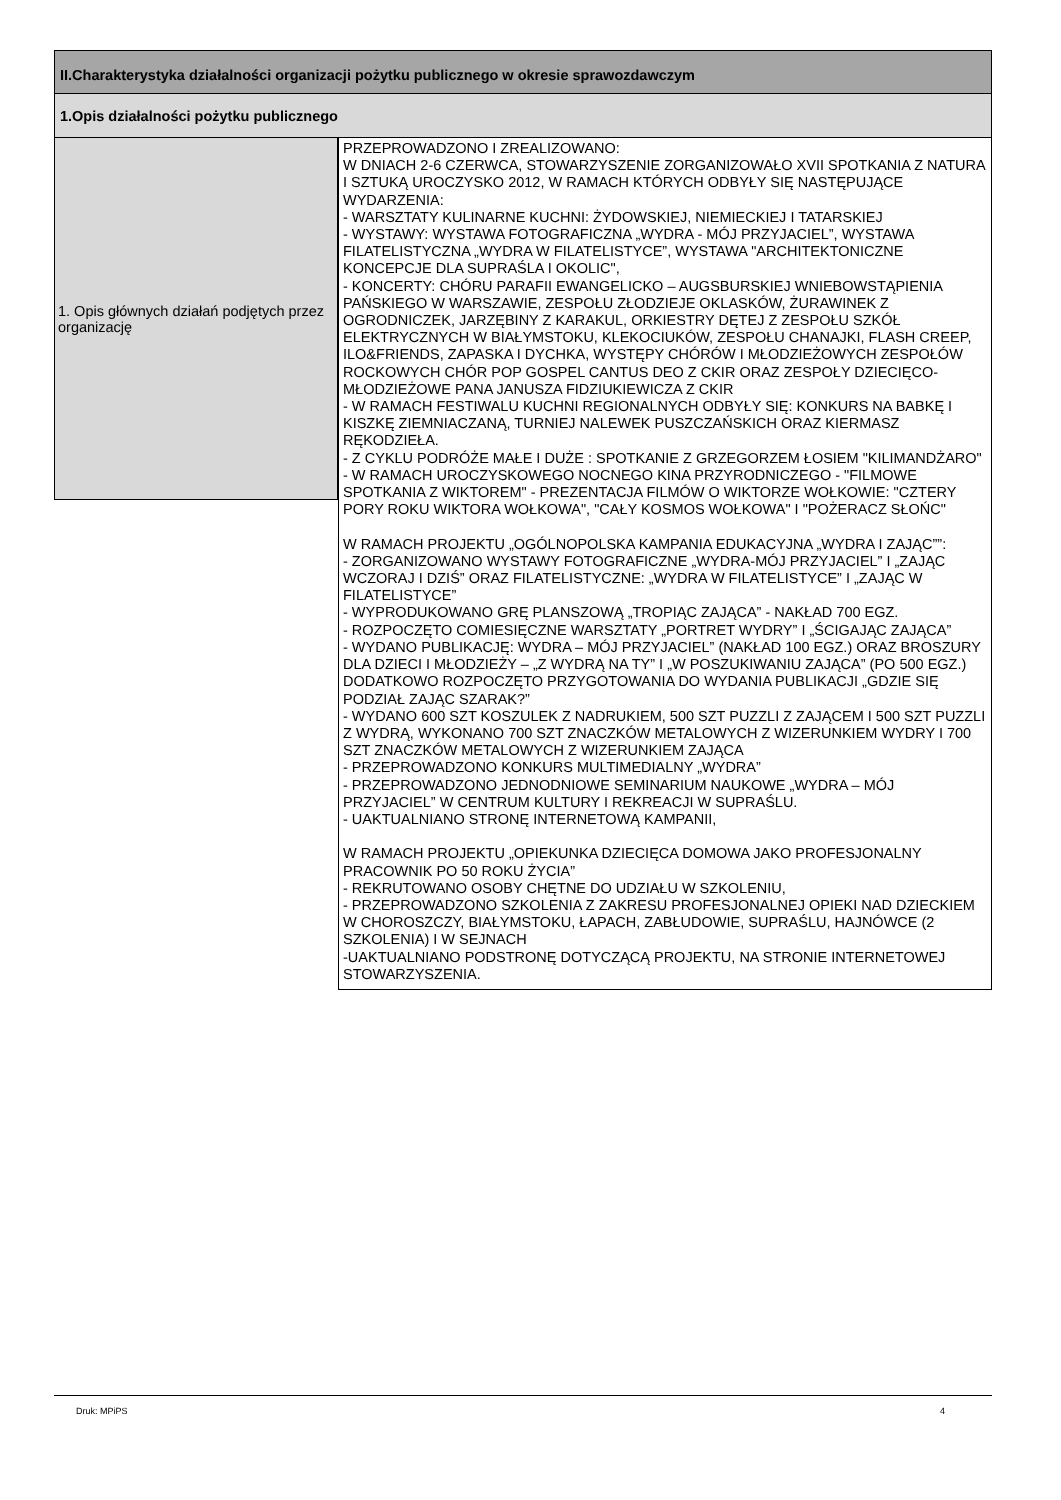II.Charakterystyka działalności organizacji pożytku publicznego w okresie sprawozdawczym
1.Opis działalności pożytku publicznego
1. Opis głównych działań podjętych przez organizację
PRZEPROWADZONO I ZREALIZOWANO:
W DNIACH 2-6 CZERWCA, STOWARZYSZENIE ZORGANIZOWAŁO XVII SPOTKANIA Z NATURA I SZTUKĄ UROCZYSKO 2012, W RAMACH KTÓRYCH ODBYŁY SIĘ NASTĘPUJĄCE WYDARZENIA:
- WARSZTATY KULINARNE KUCHNI: ŻYDOWSKIEJ, NIEMIECKIEJ I TATARSKIEJ
- WYSTAWY: WYSTAWA FOTOGRAFICZNA „WYDRA - MÓJ PRZYJACIEL”, WYSTAWA FILATELISTYCZNA „WYDRA W FILATELISTYCE”, WYSTAWA "ARCHITEKTONICZNE KONCEPCJE DLA SUPRAŚLA I OKOLIC",
- KONCERTY: CHÓRU PARAFII EWANGELICKO – AUGSBURSKIEJ WNIEBOWSTĄPIENIA PAŃSKIEGO W WARSZAWIE, ZESPOŁU ZŁODZIEJE OKLASKÓW, ŻURAWINEK Z OGRODNICZEK, JARZĘBINY Z KARAKUL, ORKIESTRY DĘTEJ Z ZESPOŁU SZKÓŁ ELEKTRYCZNYCH W BIAŁYMSTOKU, KLEKOCIUKÓW, ZESPOŁU CHANAJKI, FLASH CREEP, ILO&FRIENDS, ZAPASKA I DYCHKA, WYSTĘPY CHÓRÓW I MŁODZIEŻOWYCH ZESPOŁÓW ROCKOWYCH CHÓR POP GOSPEL CANTUS DEO Z CKIR ORAZ ZESPOŁY DZIECIĘCO-MŁODZIEŻOWE PANA JANUSZA FIDZIUKIEWICZA Z CKIR
- W RAMACH FESTIWALU KUCHNI REGIONALNYCH ODBYŁY SIĘ: KONKURS NA BABKĘ I KISZKĘ ZIEMNIACZANĄ, TURNIEJ NALEWEK PUSZCZAŃSKICH ORAZ KIERMASZ RĘKODZIEŁA.
- Z CYKLU PODRÓŻE MAŁE I DUŻE : SPOTKANIE Z GRZEGORZEM ŁOSIEM "KILIMANDŻARO"
- W RAMACH UROCZYSKOWEGO NOCNEGO KINA PRZYRODNICZEGO - "FILMOWE SPOTKANIA Z WIKTOREM" - PREZENTACJA FILMÓW O WIKTORZE WOŁKOWIE: "CZTERY PORY ROKU WIKTORA WOŁKOWA", "CAŁY KOSMOS WOŁKOWA" I "POŻERACZ SŁOŃC"
W RAMACH PROJEKTU „OGÓLNOPOLSKA KAMPANIA EDUKACYJNA „WYDRA I ZAJĄC””:
- ZORGANIZOWANO WYSTAWY FOTOGRAFICZNE „WYDRA-MÓJ PRZYJACIEL” I „ZAJĄC WCZORAJ I DZIŚ” ORAZ FILATELISTYCZNE: „WYDRA W FILATELISTYCE” I „ZAJĄC W FILATELISTYCE”
- WYPRODUKOWANO GRĘ PLANSZOWĄ „TROPIĄC ZAJĄCA” - NAKŁAD 700 EGZ.
- ROZPOCZĘTO COMIESIĘCZNE WARSZTATY „PORTRET WYDRY” I „ŚCIGAJĄC ZAJĄCA”
- WYDANO PUBLIKACJĘ: WYDRA – MÓJ PRZYJACIEL” (NAKŁAD 100 EGZ.) ORAZ BROSZURY DLA DZIECI I MŁODZIEŻY – „Z WYDRĄ NA TY” I „W POSZUKIWANIU ZAJĄCA” (PO 500 EGZ.) DODATKOWO ROZPOCZĘTO PRZYGOTOWANIA DO WYDANIA PUBLIKACJI „GDZIE SIĘ PODZIAŁ ZAJĄC SZARAK?”
- WYDANO 600 SZT KOSZULEK Z NADRUKIEM, 500 SZT PUZZLI Z ZAJĄCEM I 500 SZT PUZZLI Z WYDRĄ, WYKONANO 700 SZT ZNACZKÓW METALOWYCH Z WIZERUNKIEM WYDRY I 700 SZT ZNACZKÓW METALOWYCH Z WIZERUNKIEM ZAJĄCA
- PRZEPROWADZONO KONKURS MULTIMEDIALNY „WYDRA”
- PRZEPROWADZONO JEDNODNIOWE SEMINARIUM NAUKOWE „WYDRA – MÓJ PRZYJACIEL” W CENTRUM KULTURY I REKREACJI W SUPRAŚLU.
- UAKTUALNIANO STRONĘ INTERNETOWĄ KAMPANII,
W RAMACH PROJEKTU „OPIEKUNKA DZIECIĘCA DOMOWA JAKO PROFESJONALNY PRACOWNIK PO 50 ROKU ŻYCIA”
- REKRUTOWANO OSOBY CHĘTNE DO UDZIAŁU W SZKOLENIU,
- PRZEPROWADZONO SZKOLENIA Z ZAKRESU PROFESJONALNEJ OPIEKI NAD DZIECKIEM W CHOROSZCZY, BIAŁYMSTOKU, ŁAPACH, ZABŁUDOWIE, SUPRAŚLU, HAJNÓWCE (2 SZKOLENIA) I W SEJNACH
-UAKTUALNIANO PODSTRONĘ DOTYCZĄCĄ PROJEKTU, NA STRONIE INTERNETOWEJ STOWARZYSZENIA.
Druk: MPiPS 4